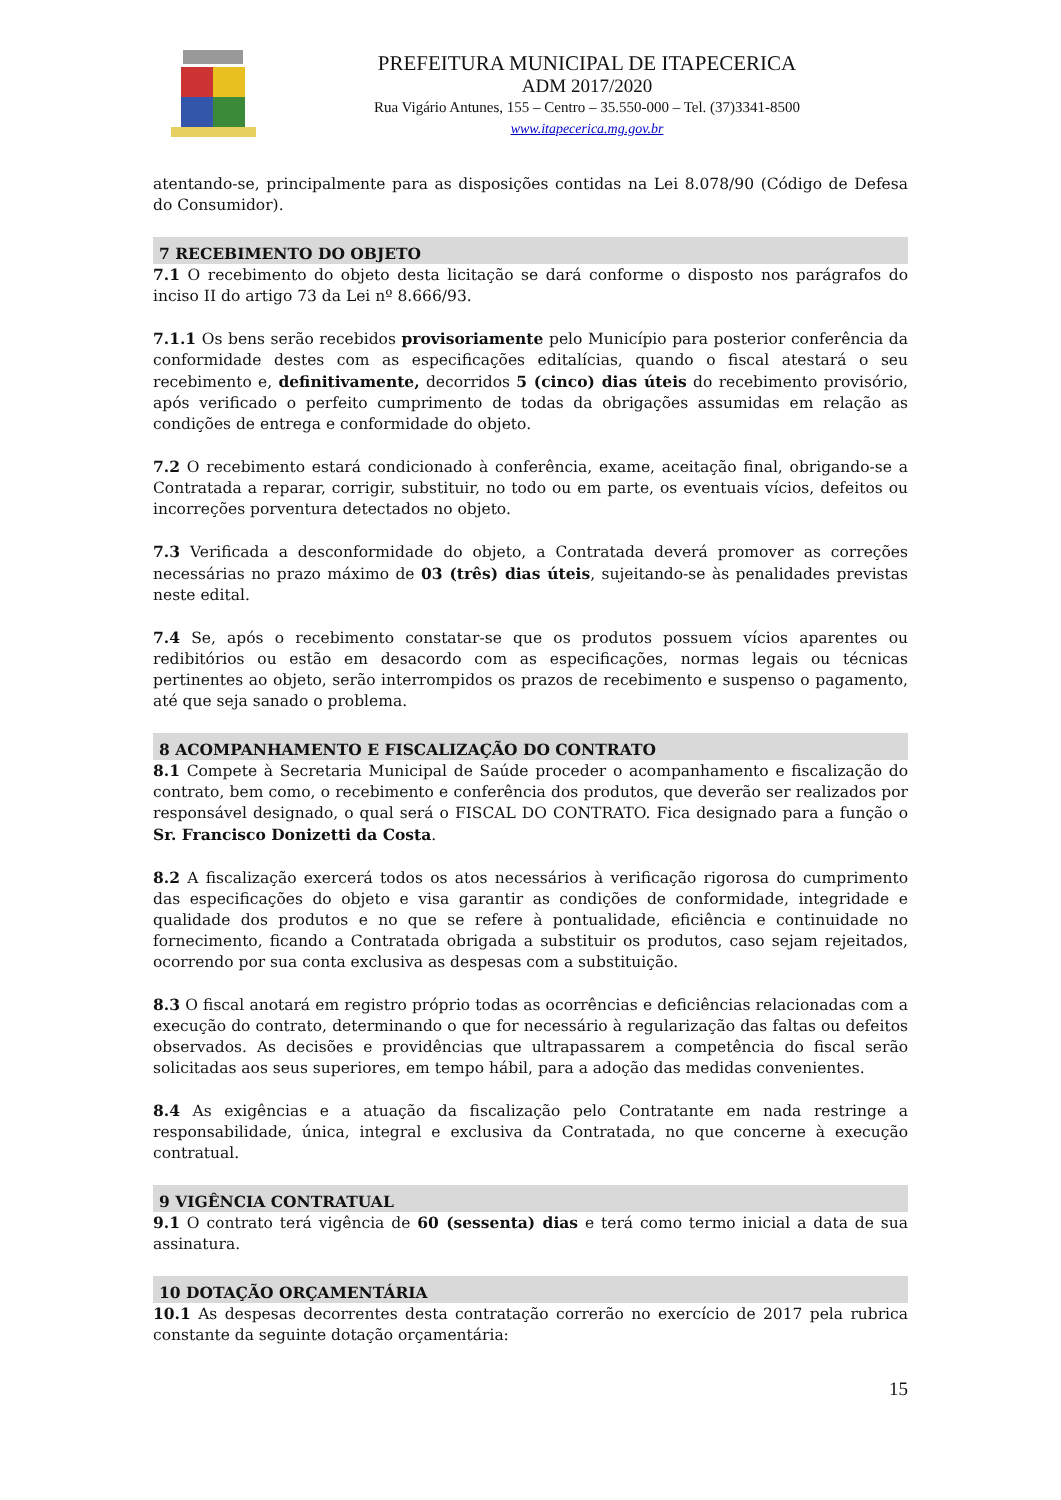PREFEITURA MUNICIPAL DE ITAPECERICA
ADM 2017/2020
Rua Vigário Antunes, 155 – Centro – 35.550-000 – Tel. (37)3341-8500
www.itapecerica.mg.gov.br
atentando-se, principalmente para as disposições contidas na Lei 8.078/90 (Código de Defesa do Consumidor).
7 RECEBIMENTO DO OBJETO
7.1 O recebimento do objeto desta licitação se dará conforme o disposto nos parágrafos do inciso II do artigo 73 da Lei nº 8.666/93.
7.1.1 Os bens serão recebidos provisoriamente pelo Município para posterior conferência da conformidade destes com as especificações editalícias, quando o fiscal atestará o seu recebimento e, definitivamente, decorridos 5 (cinco) dias úteis do recebimento provisório, após verificado o perfeito cumprimento de todas da obrigações assumidas em relação as condições de entrega e conformidade do objeto.
7.2 O recebimento estará condicionado à conferência, exame, aceitação final, obrigando-se a Contratada a reparar, corrigir, substituir, no todo ou em parte, os eventuais vícios, defeitos ou incorreções porventura detectados no objeto.
7.3 Verificada a desconformidade do objeto, a Contratada deverá promover as correções necessárias no prazo máximo de 03 (três) dias úteis, sujeitando-se às penalidades previstas neste edital.
7.4 Se, após o recebimento constatar-se que os produtos possuem vícios aparentes ou redibitórios ou estão em desacordo com as especificações, normas legais ou técnicas pertinentes ao objeto, serão interrompidos os prazos de recebimento e suspenso o pagamento, até que seja sanado o problema.
8 ACOMPANHAMENTO E FISCALIZAÇÃO DO CONTRATO
8.1 Compete à Secretaria Municipal de Saúde proceder o acompanhamento e fiscalização do contrato, bem como, o recebimento e conferência dos produtos, que deverão ser realizados por responsável designado, o qual será o FISCAL DO CONTRATO. Fica designado para a função o Sr. Francisco Donizetti da Costa.
8.2 A fiscalização exercerá todos os atos necessários à verificação rigorosa do cumprimento das especificações do objeto e visa garantir as condições de conformidade, integridade e qualidade dos produtos e no que se refere à pontualidade, eficiência e continuidade no fornecimento, ficando a Contratada obrigada a substituir os produtos, caso sejam rejeitados, ocorrendo por sua conta exclusiva as despesas com a substituição.
8.3 O fiscal anotará em registro próprio todas as ocorrências e deficiências relacionadas com a execução do contrato, determinando o que for necessário à regularização das faltas ou defeitos observados. As decisões e providências que ultrapassarem a competência do fiscal serão solicitadas aos seus superiores, em tempo hábil, para a adoção das medidas convenientes.
8.4 As exigências e a atuação da fiscalização pelo Contratante em nada restringe a responsabilidade, única, integral e exclusiva da Contratada, no que concerne à execução contratual.
9 VIGÊNCIA CONTRATUAL
9.1 O contrato terá vigência de 60 (sessenta) dias e terá como termo inicial a data de sua assinatura.
10 DOTAÇÃO ORÇAMENTÁRIA
10.1 As despesas decorrentes desta contratação correrão no exercício de 2017 pela rubrica constante da seguinte dotação orçamentária:
15